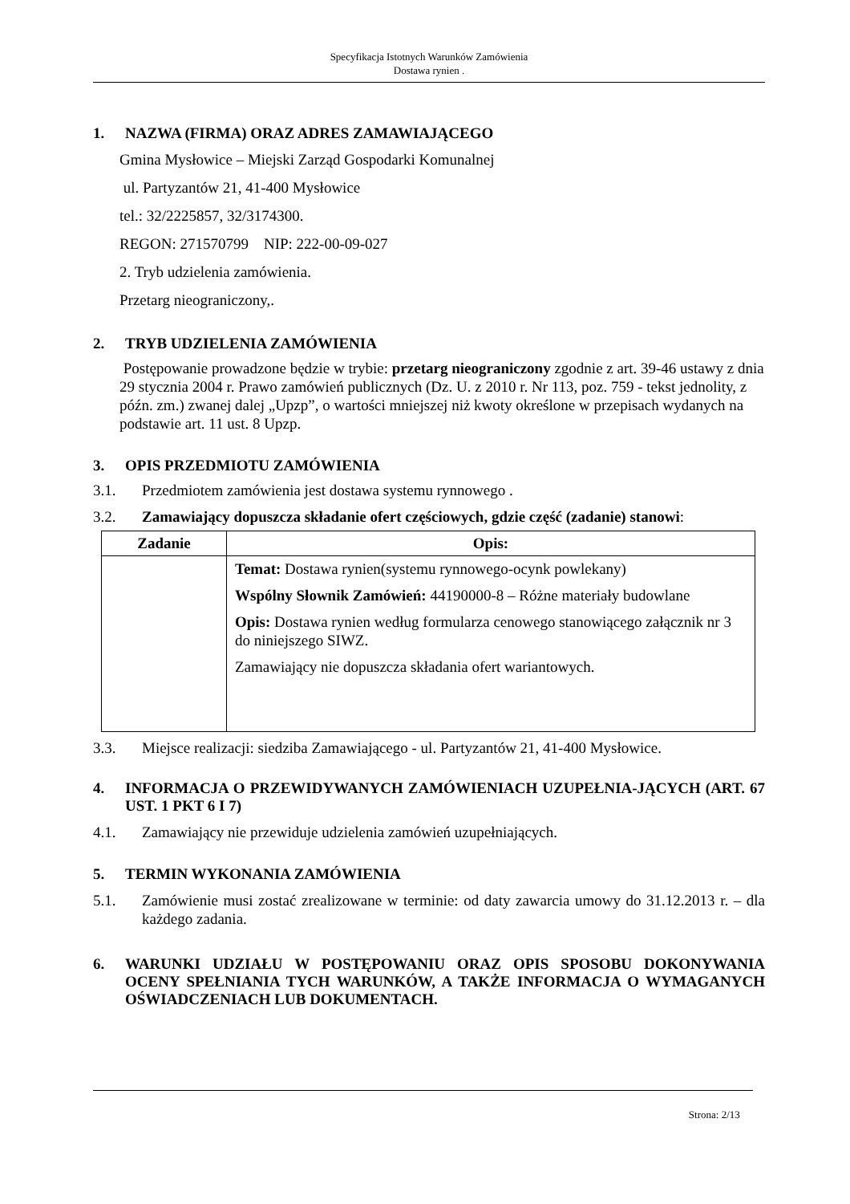Specyfikacja Istotnych Warunków Zamówienia
Dostawa rynien .
1. NAZWA (FIRMA) ORAZ ADRES ZAMAWIAJĄCEGO
Gmina Mysłowice – Miejski Zarząd Gospodarki Komunalnej
ul. Partyzantów 21, 41-400 Mysłowice
tel.: 32/2225857, 32/3174300.
REGON: 271570799 NIP: 222-00-09-027
2. Tryb udzielenia zamówienia.
Przetarg nieograniczony,.
2. TRYB UDZIELENIA ZAMÓWIENIA
Postępowanie prowadzone będzie w trybie: przetarg nieograniczony zgodnie z art. 39-46 ustawy z dnia 29 stycznia 2004 r. Prawo zamówień publicznych (Dz. U. z 2010 r. Nr 113, poz. 759 - tekst jednolity, z późn. zm.) zwanej dalej „Upzp”, o wartości mniejszej niż kwoty określone w przepisach wydanych na podstawie art. 11 ust. 8 Upzp.
3. OPIS PRZEDMIOTU ZAMÓWIENIA
3.1. Przedmiotem zamówienia jest dostawa systemu rynnowego .
3.2. Zamawiający dopuszcza składanie ofert częściowych, gdzie część (zadanie) stanowi:
| Zadanie | Opis: |
| --- | --- |
| | Temat: Dostawa rynien(systemu rynnowego-ocynk powlekany) Wspólny Słownik Zamówień: 44190000-8 – Różne materiały budowlane Opis: Dostawa rynien według formularza cenowego stanowiącego załącznik nr 3 do niniejszego SIWZ. Zamawiający nie dopuszcza składania ofert wariantowych. |
3.3. Miejsce realizacji: siedziba Zamawiającego - ul. Partyzantów 21, 41-400 Mysłowice.
4. INFORMACJA O PRZEWIDYWANYCH ZAMÓWIENIACH UZUPEŁNIA-JĄCYCH (ART. 67 UST. 1 PKT 6 I 7)
4.1. Zamawiający nie przewiduje udzielenia zamówień uzupełniających.
5. TERMIN WYKONANIA ZAMÓWIENIA
5.1. Zamówienie musi zostać zrealizowane w terminie: od daty zawarcia umowy do 31.12.2013 r. – dla każdego zadania.
6. WARUNKI UDZIAŁU W POSTĘPOWANIU ORAZ OPIS SPOSOBU DOKONYWANIA OCENY SPEŁNIANIA TYCH WARUNKÓW, A TAKŻE INFORMACJA O WYMAGANYCH OŚWIADCZENIACH LUB DOKUMENTACH.
Strona: 2/13